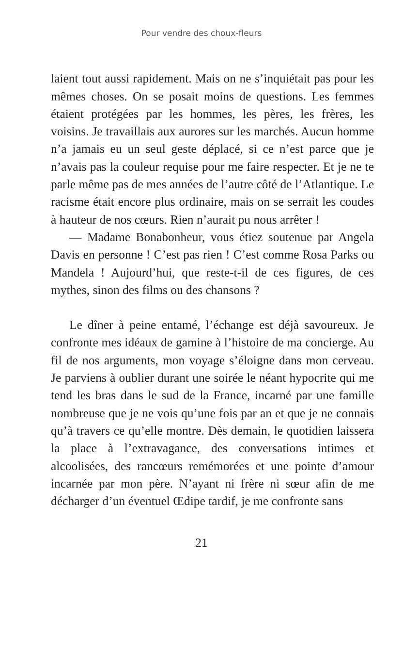Pour vendre des choux-fleurs
laient tout aussi rapidement. Mais on ne s’inquié­tait pas pour les mêmes choses. On se posait moins de questions. Les femmes étaient protégées par les hommes, les pères, les frères, les voisins. Je travaillais aux aurores sur les marchés. Aucun homme n’a jamais eu un seul geste déplacé, si ce n’est parce que je n’avais pas la couleur requise pour me faire respecter. Et je ne te parle même pas de mes années de l’autre côté de l’Atlantique. Le racisme était encore plus ordinaire, mais on se serrait les coudes à hauteur de nos cœurs. Rien n’aurait pu nous arrêter !
— Madame Bonabonheur, vous étiez soutenue par Angela Davis en personne ! C’est pas rien ! C’est comme Rosa Parks ou Mandela ! Aujourd’hui, que reste-t-il de ces figures, de ces mythes, sinon des films ou des chansons ?
Le dîner à peine entamé, l’échange est déjà savou­reux. Je confronte mes idéaux de gamine à l’histoire de ma concierge. Au fil de nos arguments, mon voyage s’éloigne dans mon cerveau. Je parviens à oublier durant une soirée le néant hypocrite qui me tend les bras dans le sud de la France, incarné par une famille nombreuse que je ne vois qu’une fois par an et que je ne connais qu’à travers ce qu’elle montre. Dès demain, le quotidien laissera la place à l’extravagance, des conversations intimes et alcoolisées, des rancœurs remémorées et une pointe d’amour incarnée par mon père. N’ayant ni frère ni sœur afin de me décharger d’un éventuel Œdipe tardif, je me confronte sans
21